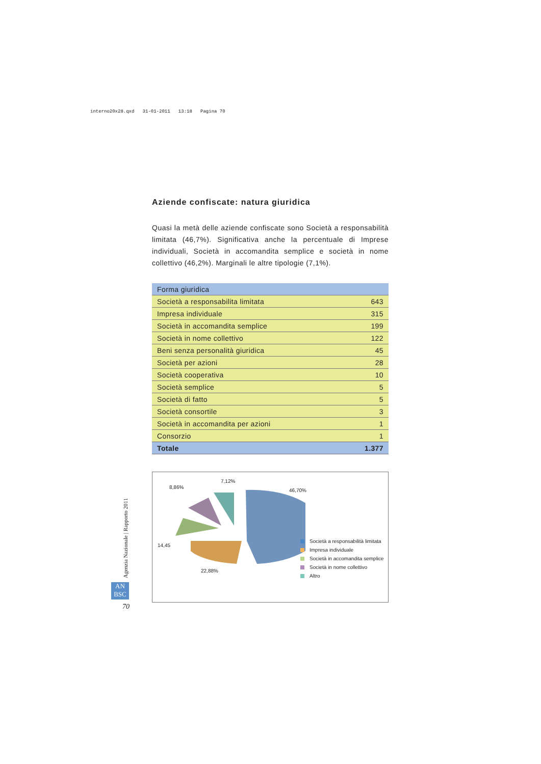interno20x28.qxd 31-01-2011 13:18 Pagina 70
Aziende confiscate: natura giuridica
Quasi la metà delle aziende confiscate sono Società a responsabilità limitata (46,7%). Significativa anche la percentuale di Imprese individuali, Società in accomandita semplice e società in nome collettivo (46,2%). Marginali le altre tipologie (7,1%).
| Forma giuridica | |
| --- | --- |
| Società a responsabilita limitata | 643 |
| Impresa individuale | 315 |
| Società in accomandita semplice | 199 |
| Società in nome collettivo | 122 |
| Beni senza personalità giuridica | 45 |
| Società per azioni | 28 |
| Società cooperativa | 10 |
| Società semplice | 5 |
| Società di fatto | 5 |
| Società consortile | 3 |
| Società in accomandita per azioni | 1 |
| Consorzio | 1 |
| Totale | 1.377 |
46,70%
8,86%
7,12%
14,45
22,88%
Società a responsabilità limitata
Impresa individuale
Società in accomandita semplice
Società in nome collettivo
Altro
Agenzia Nazionale | Rapporto 2011
AN
BSC
70